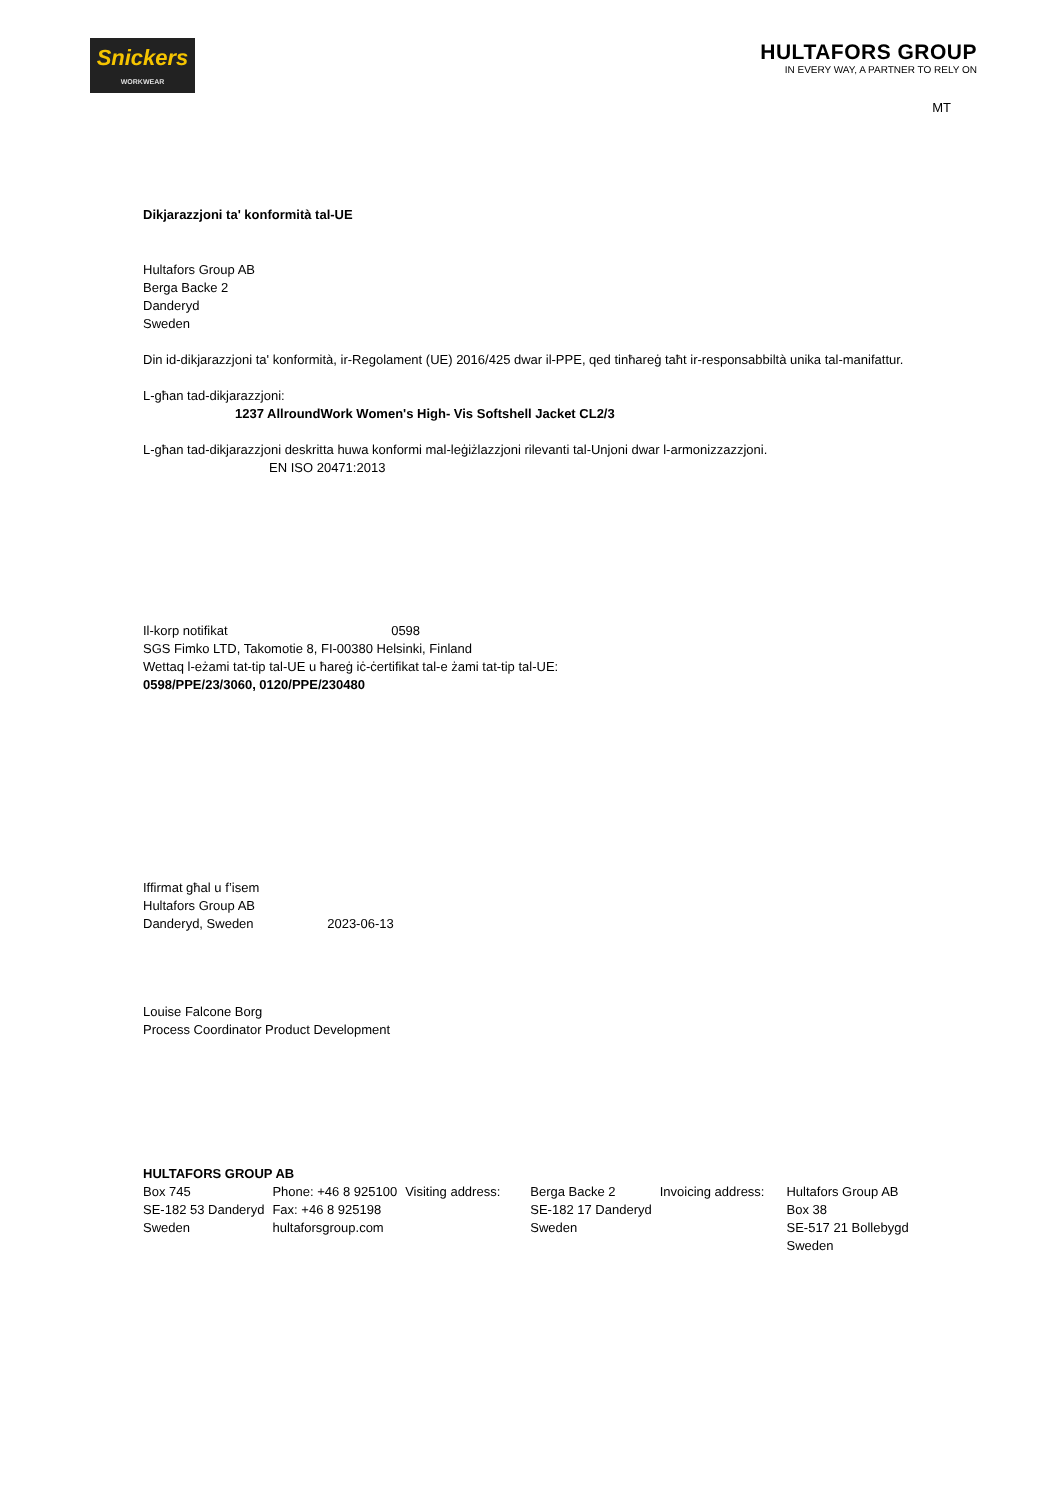Snickers
WORKWEAR
HULTAFORS GROUP
IN EVERY WAY, A PARTNER TO RELY ON
MT
Dikjarazzjoni ta' konformità tal-UE
Hultafors Group AB
Berga Backe 2
Danderyd
Sweden
Din id-dikjarazzjoni ta' konformità, ir-Regolament (UE) 2016/425 dwar il-PPE, qed tinħareġ taħt ir-responsabbiltà unika tal-manifattur.
L-għan tad-dikjarazzjoni:
1237 AllroundWork Women's High- Vis Softshell Jacket CL2/3
L-għan tad-dikjarazzjoni deskritta huwa konformi mal-leġiżlazzjoni rilevanti tal-Unjoni dwar l-armonizzazzjoni.
EN ISO 20471:2013
Il-korp notifikat 0598
SGS Fimko LTD, Takomotie 8, FI-00380 Helsinki, Finland
Wettaq l-eżami tat-tip tal-UE u ħareġ iċ-ċertifikat tal-e żami tat-tip tal-UE:
0598/PPE/23/3060, 0120/PPE/230480
Iffirmat għal u f’isem
Hultafors Group AB
Danderyd, Sweden 2023-06-13
Louise Falcone Borg
Process Coordinator Product Development
HULTAFORS GROUP AB
| Box 745 SE-182 53 Danderyd Sweden | Phone: +46 8 925100 Fax: +46 8 925198 hultaforsgroup.com | Visiting address: | Berga Backe 2 SE-182 17 Danderyd Sweden | Invoicing address: | Hultafors Group AB Box 38 SE-517 21 Bollebygd Sweden |